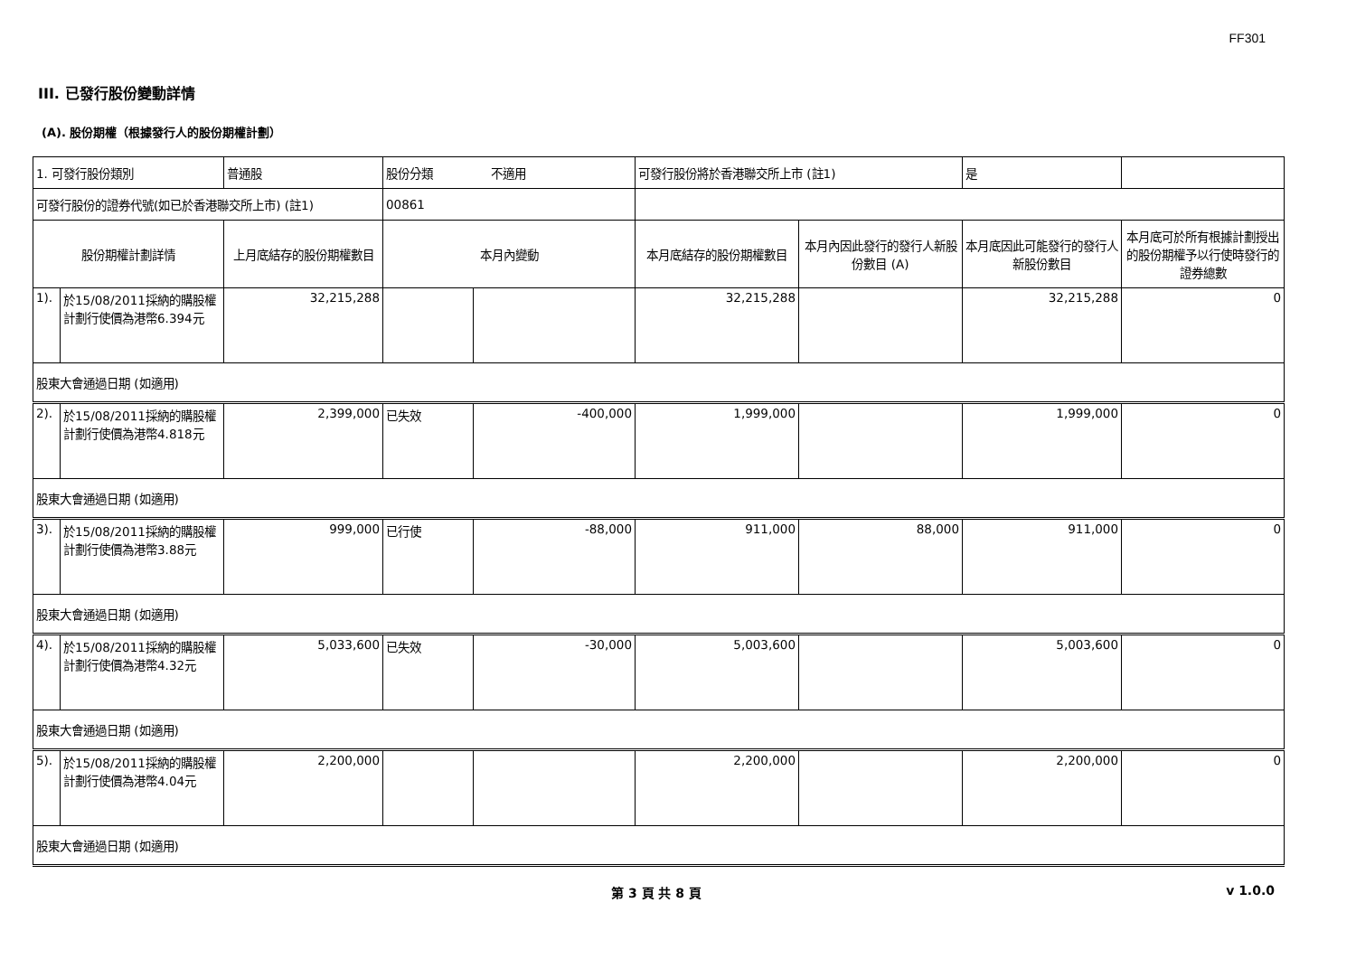FF301
III. 已發行股份變動詳情
(A). 股份期權（根據發行人的股份期權計劃）
| 1. 可發行股份類別 | | 普通股 | 股份分類 不適用 | | 可發行股份將於香港聯交所上市 (註1) | | 是 | |
| 可發行股份的證券代號(如已於香港聯交所上市) (註1) | | | 00861 | | | | | |
| 股份期權計劃詳情 | | 上月底結存的股份期權數目 | 本月內變動 | | 本月底結存的股份期權數目 | 本月內因此發行的發行人新股份數目 (A) | 本月底因此可能發行的發行人新股份數目 | 本月底可於所有根據計劃授出的股份期權予以行使時發行的證券總數 |
| 1). | 於15/08/2011採納的購股權計劃行使價為港幣6.394元 | 32,215,288 | | | 32,215,288 | | 32,215,288 | 0 |
| 股東大會通過日期 (如適用) | | | | | | | | |
| 2). | 於15/08/2011採納的購股權計劃行使價為港幣4.818元 | 2,399,000 | 已失效 | -400,000 | 1,999,000 | | 1,999,000 | 0 |
| 股東大會通過日期 (如適用) | | | | | | | | |
| 3). | 於15/08/2011採納的購股權計劃行使價為港幣3.88元 | 999,000 | 已行使 | -88,000 | 911,000 | 88,000 | 911,000 | 0 |
| 股東大會通過日期 (如適用) | | | | | | | | |
| 4). | 於15/08/2011採納的購股權計劃行使價為港幣4.32元 | 5,033,600 | 已失效 | -30,000 | 5,003,600 | | 5,003,600 | 0 |
| 股東大會通過日期 (如適用) | | | | | | | | |
| 5). | 於15/08/2011採納的購股權計劃行使價為港幣4.04元 | 2,200,000 | | | 2,200,000 | | 2,200,000 | 0 |
| 股東大會通過日期 (如適用) | | | | | | | | |
第 3 頁 共 8 頁 v 1.0.0